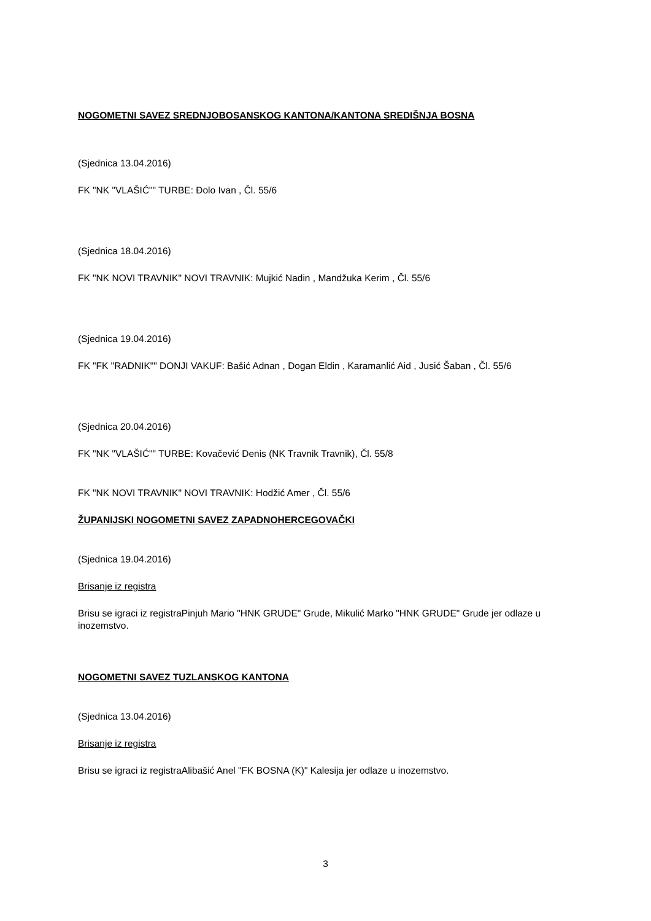NOGOMETNI SAVEZ SREDNJOBOSANSKOG KANTONA/KANTONA SREDIŠNJA BOSNA
(Sjednica 13.04.2016)
FK "NK "VLAŠIĆ"" TURBE: Đolo Ivan , Čl. 55/6
(Sjednica 18.04.2016)
FK "NK NOVI TRAVNIK" NOVI TRAVNIK: Mujkić Nadin , Mandžuka Kerim , Čl. 55/6
(Sjednica 19.04.2016)
FK "FK "RADNIK"" DONJI VAKUF: Bašić Adnan , Dogan Eldin , Karamanlić Aid , Jusić Šaban , Čl. 55/6
(Sjednica 20.04.2016)
FK "NK "VLAŠIĆ"" TURBE: Kovačević Denis (NK Travnik Travnik), Čl. 55/8
FK "NK NOVI TRAVNIK" NOVI TRAVNIK: Hodžić Amer , Čl. 55/6
ŽUPANIJSKI NOGOMETNI SAVEZ ZAPADNOHERCEGOVAČKI
(Sjednica 19.04.2016)
Brisanje iz registra
Brisu se igraci iz registraPinjuh Mario "HNK GRUDE" Grude, Mikulić Marko "HNK GRUDE" Grude jer odlaze u inozemstvo.
NOGOMETNI SAVEZ TUZLANSKOG KANTONA
(Sjednica 13.04.2016)
Brisanje iz registra
Brisu se igraci iz registraAlibašić Anel "FK BOSNA (K)" Kalesija jer odlaze u inozemstvo.
3